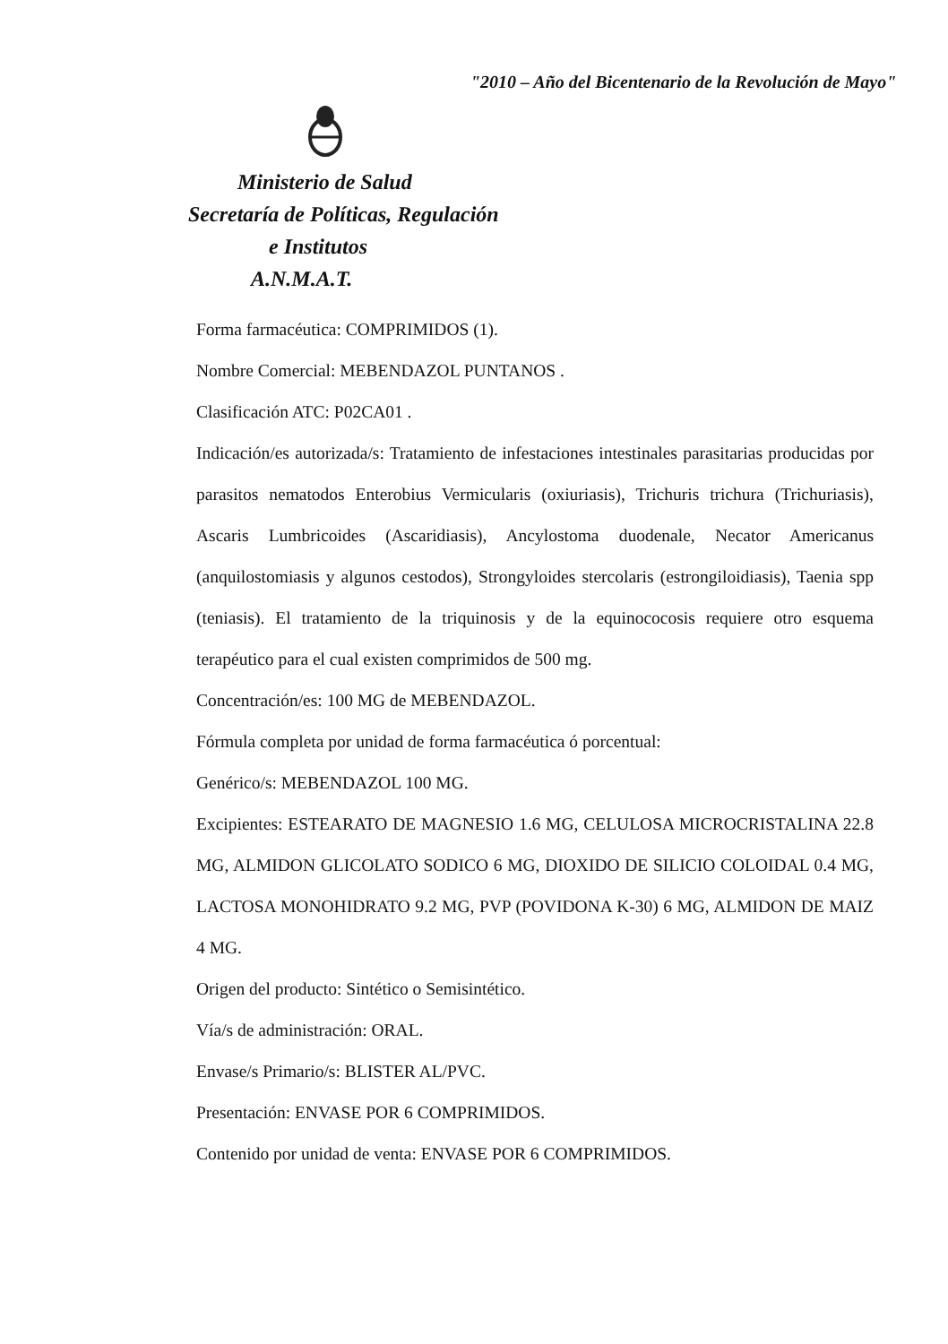"2010 – Año del Bicentenario de la Revolución de Mayo"
Ministerio de Salud
Secretaría de Políticas, Regulación
e Institutos
A.N.M.A.T.
Forma farmacéutica: COMPRIMIDOS (1).
Nombre Comercial: MEBENDAZOL PUNTANOS .
Clasificación ATC: P02CA01 .
Indicación/es autorizada/s: Tratamiento de infestaciones intestinales parasitarias producidas por parasitos nematodos Enterobius Vermicularis (oxiuriasis), Trichuris trichura (Trichuriasis), Ascaris Lumbricoides (Ascaridiasis), Ancylostoma duodenale, Necator Americanus (anquilostomiasis y algunos cestodos), Strongyloides stercolaris (estrongiloidiasis), Taenia spp (teniasis). El tratamiento de la triquinosis y de la equinococosis requiere otro esquema terapéutico para el cual existen comprimidos de 500 mg.
Concentración/es: 100 MG de MEBENDAZOL.
Fórmula completa por unidad de forma farmacéutica ó porcentual:
Genérico/s: MEBENDAZOL 100 MG.
Excipientes: ESTEARATO DE MAGNESIO 1.6 MG, CELULOSA MICROCRISTALINA 22.8 MG, ALMIDON GLICOLATO SODICO 6 MG, DIOXIDO DE SILICIO COLOIDAL 0.4 MG, LACTOSA MONOHIDRATO 9.2 MG, PVP (POVIDONA K-30) 6 MG, ALMIDON DE MAIZ 4 MG.
Origen del producto: Sintético o Semisintético.
Vía/s de administración: ORAL.
Envase/s Primario/s: BLISTER AL/PVC.
Presentación: ENVASE POR 6 COMPRIMIDOS.
Contenido por unidad de venta: ENVASE POR 6 COMPRIMIDOS.